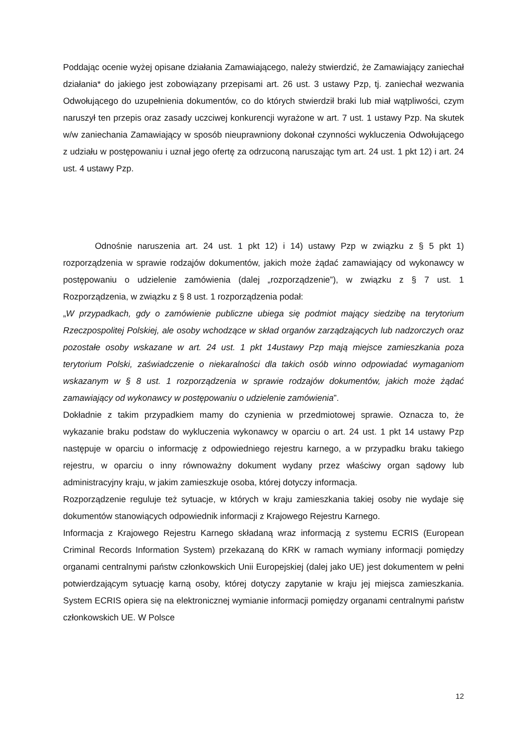Poddając ocenie wyżej opisane działania Zamawiającego, należy stwierdzić, że Zamawiający zaniechał działania* do jakiego jest zobowiązany przepisami art. 26 ust. 3 ustawy Pzp, tj. zaniechał wezwania Odwołującego do uzupełnienia dokumentów, co do których stwierdził braki lub miał wątpliwości, czym naruszył ten przepis oraz zasady uczciwej konkurencji wyrażone w art. 7 ust. 1 ustawy Pzp. Na skutek w/w zaniechania Zamawiający w sposób nieuprawniony dokonał czynności wykluczenia Odwołującego z udziału w postępowaniu i uznał jego ofertę za odrzuconą naruszając tym art. 24 ust. 1 pkt 12) i art. 24 ust. 4 ustawy Pzp.
Odnośnie naruszenia art. 24 ust. 1 pkt 12) i 14) ustawy Pzp w związku z § 5 pkt 1) rozporządzenia w sprawie rodzajów dokumentów, jakich może żądać zamawiający od wykonawcy w postępowaniu o udzielenie zamówienia (dalej „rozporządzenie”), w związku z § 7 ust. 1 Rozporządzenia, w związku z § 8 ust. 1 rozporządzenia podał:
„W przypadkach, gdy o zamówienie publiczne ubiega się podmiot mający siedzibę na terytorium Rzeczpospolitej Polskiej, ale osoby wchodzące w skład organów zarządzających lub nadzorczych oraz pozostałe osoby wskazane w art. 24 ust. 1 pkt 14ustawy Pzp mają miejsce zamieszkania poza terytorium Polski, zaświadczenie o niekaralności dla takich osób winno odpowiadać wymaganiom wskazanym w § 8 ust. 1 rozporządzenia w sprawie rodzajów dokumentów, jakich może żądać zamawiający od wykonawcy w postępowaniu o udzielenie zamówienia”.
Dokładnie z takim przypadkiem mamy do czynienia w przedmiotowej sprawie. Oznacza to, że wykazanie braku podstaw do wykluczenia wykonawcy w oparciu o art. 24 ust. 1 pkt 14 ustawy Pzp następuje w oparciu o informację z odpowiedniego rejestru karnego, a w przypadku braku takiego rejestru, w oparciu o inny równoważny dokument wydany przez właściwy organ sądowy lub administracyjny kraju, w jakim zamieszkuje osoba, której dotyczy informacja.
Rozporządzenie reguluje też sytuacje, w których w kraju zamieszkania takiej osoby nie wydaje się dokumentów stanowiących odpowiednik informacji z Krajowego Rejestru Karnego.
Informacja z Krajowego Rejestru Karnego składaną wraz informacją z systemu ECRIS (European Criminal Records Information System) przekazaną do KRK w ramach wymiany informacji pomiędzy organami centralnymi państw członkowskich Unii Europejskiej (dalej jako UE) jest dokumentem w pełni potwierdzającym sytuację karną osoby, której dotyczy zapytanie w kraju jej miejsca zamieszkania. System ECRIS opiera się na elektronicznej wymianie informacji pomiędzy organami centralnymi państw członkowskich UE. W Polsce
12